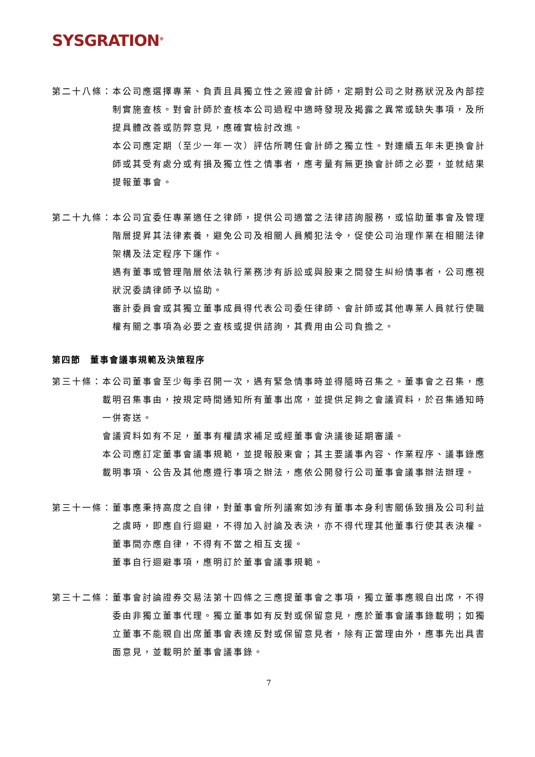SYSGRATION<sup>®</sup>
第二十八條： 本公司應選擇專業、負責且具獨立性之簽證會計師，定期對公司之財務狀況及內部控制實施查核。對會計師於查核本公司過程中適時發現及揭露之異常或缺失事項，及所提具體改善或防弊意見，應確實檢討改進。
本公司應定期（至少一年一次）評估所聘任會計師之獨立性。對連續五年未更換會計師或其受有處分或有損及獨立性之情事者，應考量有無更換會計師之必要，並就結果提報董事會。
第二十九條： 本公司宜委任專業適任之律師，提供公司適當之法律諮詢服務，或協助董事會及管理階層提昇其法律素養，避免公司及相關人員觸犯法令，促使公司治理作業在相關法律架構及法定程序下運作。
遇有董事或管理階層依法執行業務涉有訴訟或與股東之間發生糾紛情事者，公司應視狀況委請律師予以協助。
審計委員會或其獨立董事成員得代表公司委任律師、會計師或其他專業人員就行使職權有關之事項為必要之查核或提供諮詢，其費用由公司負擔之。
第四節　董事會議事規範及決策程序
第三十條： 本公司董事會至少每季召開一次，遇有緊急情事時並得隨時召集之。董事會之召集，應載明召集事由，按規定時間通知所有董事出席，並提供足夠之會議資料，於召集通知時一併寄送。
會議資料如有不足，董事有權請求補足或經董事會決議後延期審議。
本公司應訂定董事會議事規範，並提報股東會；其主要議事內容、作業程序、議事錄應載明事項、公告及其他應遵行事項之辦法，應依公開發行公司董事會議事辦法辦理。
第三十一條： 董事應秉持高度之自律，對董事會所列議案如涉有董事本身利害關係致損及公司利益之虞時，即應自行迴避，不得加入討論及表決，亦不得代理其他董事行使其表決權。董事間亦應自律，不得有不當之相互支援。
董事自行迴避事項，應明訂於董事會議事規範。
第三十二條： 董事會討論證券交易法第十四條之三應提董事會之事項，獨立董事應親自出席，不得委由非獨立董事代理。獨立董事如有反對或保留意見，應於董事會議事錄載明；如獨立董事不能親自出席董事會表達反對或保留意見者，除有正當理由外，應事先出具書面意見，並載明於董事會議事錄。
7